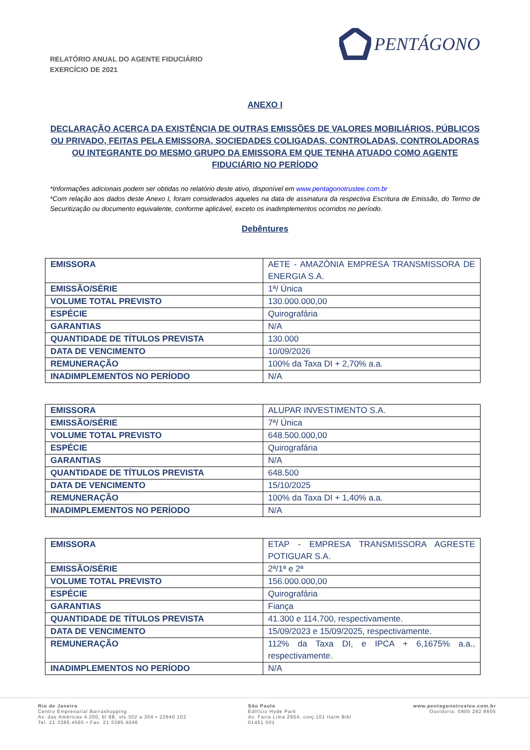RELATÓRIO ANUAL DO AGENTE FIDUCIÁRIO
EXERCÍCIO DE 2021
PENTÁGONO
ANEXO I
DECLARAÇÃO ACERCA DA EXISTÊNCIA DE OUTRAS EMISSÕES DE VALORES MOBILIÁRIOS, PÚBLICOS OU PRIVADO, FEITAS PELA EMISSORA, SOCIEDADES COLIGADAS, CONTROLADAS, CONTROLADORAS OU INTEGRANTE DO MESMO GRUPO DA EMISSORA EM QUE TENHA ATUADO COMO AGENTE FIDUCIÁRIO NO PERÍODO
*Informações adicionais podem ser obtidas no relatório deste ativo, disponível em www.pentagonotrustee.com.br
*Com relação aos dados deste Anexo I, foram considerados aqueles na data de assinatura da respectiva Escritura de Emissão, do Termo de Securitização ou documento equivalente, conforme aplicável, exceto os inadimplementos ocorridos no período.
Debêntures
| EMISSORA | AETE - AMAZÔNIA EMPRESA TRANSMISSORA DE ENERGIA S.A. |
| EMISSÃO/SÉRIE | 1ª/ Única |
| VOLUME TOTAL PREVISTO | 130.000.000,00 |
| ESPÉCIE | Quirografária |
| GARANTIAS | N/A |
| QUANTIDADE DE TÍTULOS PREVISTA | 130.000 |
| DATA DE VENCIMENTO | 10/09/2026 |
| REMUNERAÇÃO | 100% da Taxa DI + 2,70% a.a. |
| INADIMPLEMENTOS NO PERÍODO | N/A |
| EMISSORA | ALUPAR INVESTIMENTO S.A. |
| EMISSÃO/SÉRIE | 7ª/ Única |
| VOLUME TOTAL PREVISTO | 648.500.000,00 |
| ESPÉCIE | Quirografária |
| GARANTIAS | N/A |
| QUANTIDADE DE TÍTULOS PREVISTA | 648.500 |
| DATA DE VENCIMENTO | 15/10/2025 |
| REMUNERAÇÃO | 100% da Taxa DI + 1,40% a.a. |
| INADIMPLEMENTOS NO PERÍODO | N/A |
| EMISSORA | ETAP - EMPRESA TRANSMISSORA AGRESTE POTIGUAR S.A. |
| EMISSÃO/SÉRIE | 2ª/1ª e 2ª |
| VOLUME TOTAL PREVISTO | 156.000.000,00 |
| ESPÉCIE | Quirografária |
| GARANTIAS | Fiança |
| QUANTIDADE DE TÍTULOS PREVISTA | 41.300 e 114.700, respectivamente. |
| DATA DE VENCIMENTO | 15/09/2023 e 15/09/2025, respectivamente. |
| REMUNERAÇÃO | 112% da Taxa DI, e IPCA + 6,1675% a.a., respectivamente. |
| INADIMPLEMENTOS NO PERÍODO | N/A |
Rio de Janeiro
Centro Empresarial Barrashopping
Av. das Américas 4.200, bl 8B, sls.302 a 304 • 22640 102
Tel. 21 3385.4565 • Fax. 21 3385.4046
São Paulo
Edifício Hyde Park
Av. Faria Lima 2954, conj.101 Itaim Bibi
01451 001
www.pentagonotrustee.com.br
Ouvidoria: 0800 282 8605